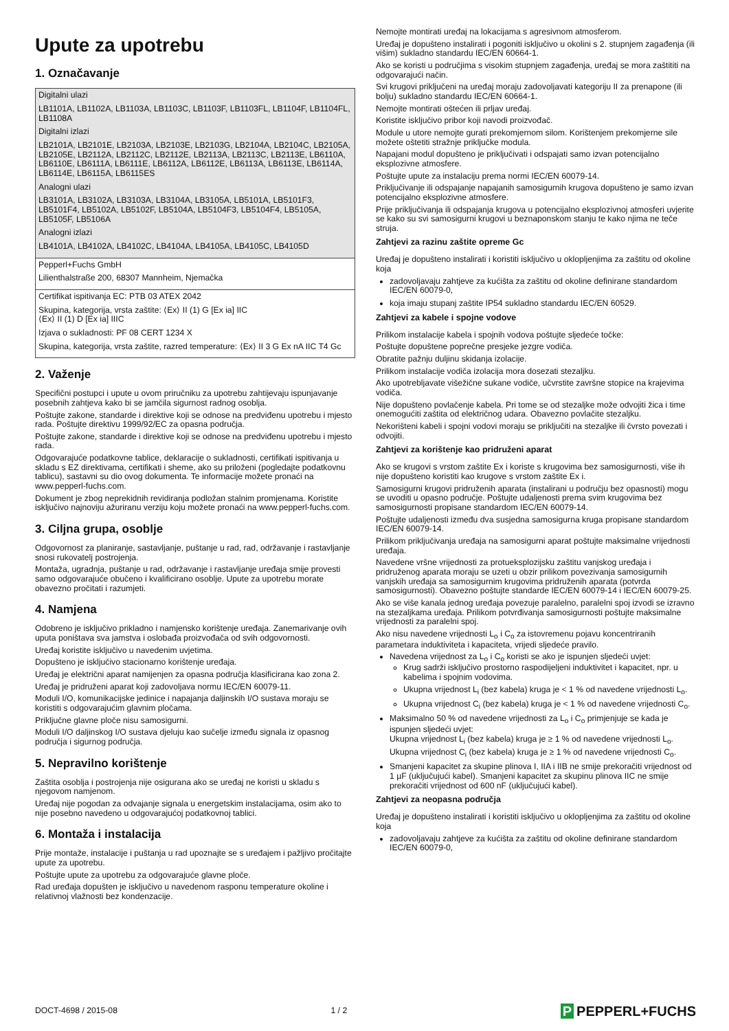Upute za upotrebu
1. Označavanje
| Digitalni ulazi LB1101A, LB1102A, LB1103A, LB1103C, LB1103F, LB1103FL, LB1104F, LB1104FL, LB1108A Digitalni izlazi LB2101A, LB2101E, LB2103A, LB2103E, LB2103G, LB2104A, LB2104C, LB2105A, LB2105E, LB2112A, LB2112C, LB2112E, LB2113A, LB2113C, LB2113E, LB6110A, LB6110E, LB6111A, LB6111E, LB6112A, LB6112E, LB6113A, LB6113E, LB6114A, LB6114E, LB6115A, LB6115ES Analogni ulazi LB3101A, LB3102A, LB3103A, LB3104A, LB3105A, LB5101A, LB5101F3, LB5101F4, LB5102A, LB5102F, LB5104A, LB5104F3, LB5104F4, LB5105A, LB5105F, LB5106A Analogni izlazi LB4101A, LB4102A, LB4102C, LB4104A, LB4105A, LB4105C, LB4105D |
| Pepperl+Fuchs GmbH Lilienthalstraße 200, 68307 Mannheim, Njemačka |
| Certifikat ispitivanja EC: PTB 03 ATEX 2042 Skupina, kategorija, vrsta zaštite: ⟨Ex⟩ II (1) G [Ex ia] IIC ⟨Ex⟩ II (1) D [Ex ia] IIIC Izjava o sukladnosti: PF 08 CERT 1234 X Skupina, kategorija, vrsta zaštite, razred temperature: ⟨Ex⟩ II 3 G Ex nA IIC T4 Gc |
2. Važenje
Specifični postupci i upute u ovom priručniku za upotrebu zahtijevaju ispunjavanje posebnih zahtjeva kako bi se jamčila sigurnost radnog osoblja.
Poštujte zakone, standarde i direktive koji se odnose na predviđenu upotrebu i mjesto rada. Poštujte direktivu 1999/92/EC za opasna područja.
Poštujte zakone, standarde i direktive koji se odnose na predviđenu upotrebu i mjesto rada.
Odgovarajuće podatkovne tablice, deklaracije o sukladnosti, certifikati ispitivanja u skladu s EZ direktivama, certifikati i sheme, ako su priloženi (pogledajte podatkovnu tablicu), sastavni su dio ovog dokumenta. Te informacije možete pronaći na www.pepperl-fuchs.com.
Dokument je zbog neprekidnih revidiranja podložan stalnim promjenama. Koristite isključivo najnoviju ažuriranu verziju koju možete pronaći na www.pepperl-fuchs.com.
3. Ciljna grupa, osoblje
Odgovornost za planiranje, sastavljanje, puštanje u rad, rad, održavanje i rastavljanje snosi rukovatelj postrojenja.
Montaža, ugradnja, puštanje u rad, održavanje i rastavljanje uređaja smije provesti samo odgovarajuće obučeno i kvalificirano osoblje. Upute za upotrebu morate obavezno pročitati i razumjeti.
4. Namjena
Odobreno je isključivo prikladno i namjensko korištenje uređaja. Zanemarivanje ovih uputa poništava sva jamstva i oslobađa proizvođača od svih odgovornosti.
Uređaj koristite isključivo u navedenim uvjetima.
Dopušteno je isključivo stacionarno korištenje uređaja.
Uređaj je električni aparat namijenjen za opasna područja klasificirana kao zona 2.
Uređaj je pridruženi aparat koji zadovoljava normu IEC/EN 60079-11.
Moduli I/O, komunikacijske jedinice i napajanja daljinskih I/O sustava moraju se koristiti s odgovarajućim glavnim pločama.
Priključne glavne ploče nisu samosigurni.
Moduli I/O daljinskog I/O sustava djeluju kao sučelje između signala iz opasnog područja i sigurnog područja.
5. Nepravilno korištenje
Zaštita osoblja i postrojenja nije osigurana ako se uređaj ne koristi u skladu s njegovom namjenom.
Uređaj nije pogodan za odvajanje signala u energetskim instalacijama, osim ako to nije posebno navedeno u odgovarajućoj podatkovnoj tablici.
6. Montaža i instalacija
Prije montaže, instalacije i puštanja u rad upoznajte se s uređajem i pažljivo pročitajte upute za upotrebu.
Poštujte upute za upotrebu za odgovarajuće glavne ploče.
Rad uređaja dopušten je isključivo u navedenom rasponu temperature okoline i relativnoj vlažnosti bez kondenzacije.
Nemojte montirati uređaj na lokacijama s agresivnom atmosferom.
Uređaj je dopušteno instalirati i pogoniti isključivo u okolini s 2. stupnjem zagađenja (ili višim) sukladno standardu IEC/EN 60664-1.
Ako se koristi u područjima s visokim stupnjem zagađenja, uređaj se mora zaštititi na odgovarajući način.
Svi krugovi priključeni na uređaj moraju zadovoljavati kategoriju II za prenapone (ili bolju) sukladno standardu IEC/EN 60664-1.
Nemojte montirati oštećen ili prljav uređaj.
Koristite isključivo pribor koji navodi proizvođač.
Module u utore nemojte gurati prekomjernom silom. Korištenjem prekomjerne sile možete oštetiti stražnje priključke modula.
Napajani modul dopušteno je priključivati i odspajati samo izvan potencijalno eksplozivne atmosfere.
Poštujte upute za instalaciju prema normi IEC/EN 60079-14.
Priključivanje ili odspajanje napajanih samosigurnih krugova dopušteno je samo izvan potencijalno eksplozivne atmosfere.
Prije priključivanja ili odspajanja krugova u potencijalno eksplozivnoj atmosferi uvjerite se kako su svi samosigurni krugovi u beznaponskom stanju te kako njima ne teče struja.
Zahtjevi za razinu zaštite opreme Gc
Uređaj je dopušteno instalirati i koristiti isključivo u oklopljenjima za zaštitu od okoline koja
zadovoljavaju zahtjeve za kućišta za zaštitu od okoline definirane standardom IEC/EN 60079-0,
koja imaju stupanj zaštite IP54 sukladno standardu IEC/EN 60529.
Zahtjevi za kabele i spojne vodove
Prilikom instalacije kabela i spojnih vodova poštujte sljedeće točke:
Poštujte dopuštene poprečne presjeke jezgre vodiča.
Obratite pažnju duljinu skidanja izolacije.
Prilikom instalacije vodiča izolacija mora dosezati stezaljku.
Ako upotrebljavate višežične sukane vodiče, učvrstite završne stopice na krajevima vodiča.
Nije dopušteno povlačenje kabela. Pri tome se od stezaljke može odvojiti žica i time onemogućiti zaštita od električnog udara. Obavezno povlačite stezaljku.
Nekorišteni kabeli i spojni vodovi moraju se priključiti na stezaljke ili čvrsto povezati i odvojiti.
Zahtjevi za korištenje kao pridruženi aparat
Ako se krugovi s vrstom zaštite Ex i koriste s krugovima bez samosigurnosti, više ih nije dopušteno koristiti kao krugove s vrstom zaštite Ex i.
Samosigurni krugovi pridruženih aparata (instalirani u području bez opasnosti) mogu se uvoditi u opasno područje. Poštujte udaljenosti prema svim krugovima bez samosigurnosti propisane standardom IEC/EN 60079-14.
Poštujte udaljenosti između dva susjedna samosigurna kruga propisane standardom IEC/EN 60079-14.
Prilikom priključivanja uređaja na samosigurni aparat poštujte maksimalne vrijednosti uređaja.
Navedene vršne vrijednosti za protueksplozijsku zaštitu vanjskog uređaja i pridruženog aparata moraju se uzeti u obzir prilikom povezivanja samosigurnih vanjskih uređaja sa samosigurnim krugovima pridruženih aparata (potvrda samosigurnosti). Obavezno poštujte standarde IEC/EN 60079-14 i IEC/EN 60079-25.
Ako se više kanala jednog uređaja povezuje paralelno, paralelni spoj izvodi se izravno na stezaljkama uređaja. Prilikom potvrđivanja samosigurnosti poštujte maksimalne vrijednosti za paralelni spoj.
Ako nisu navedene vrijednosti L<sub>o</sub> i C<sub>o</sub> za istovremenu pojavu koncentriranih parametara induktiviteta i kapaciteta, vrijedi sljedeće pravilo.
Navedena vrijednost za L<sub>o</sub> i C<sub>o</sub> koristi se ako je ispunjen sljedeći uvjet:
Krug sadrži isključivo prostorno raspodijeljeni induktivitet i kapacitet, npr. u kabelima i spojnim vodovima.
Ukupna vrijednost L<sub>i</sub> (bez kabela) kruga je < 1 % od navedene vrijednosti L<sub>o</sub>.
Ukupna vrijednost C<sub>i</sub> (bez kabela) kruga je < 1 % od navedene vrijednosti C<sub>o</sub>.
Maksimalno 50 % od navedene vrijednosti za L<sub>o</sub> i C<sub>o</sub> primjenjuje se kada je ispunjen sljedeći uvjet:
Ukupna vrijednost L<sub>i</sub> (bez kabela) kruga je ≥ 1 % od navedene vrijednosti L<sub>o</sub>.
Ukupna vrijednost C<sub>i</sub> (bez kabela) kruga je ≥ 1 % od navedene vrijednosti C<sub>o</sub>.
Smanjeni kapacitet za skupine plinova I, IIA i IIB ne smije prekoračiti vrijednost od 1 µF (uključujući kabel). Smanjeni kapacitet za skupinu plinova IIC ne smije prekoračiti vrijednost od 600 nF (uključujući kabel).
Zahtjevi za neopasna područja
Uređaj je dopušteno instalirati i koristiti isključivo u oklopljenjima za zaštitu od okoline koja
zadovoljavaju zahtjeve za kućišta za zaštitu od okoline definirane standardom IEC/EN 60079-0,
DOCT-4698 / 2015-08 1 / 2 P PEPPERL+FUCHS